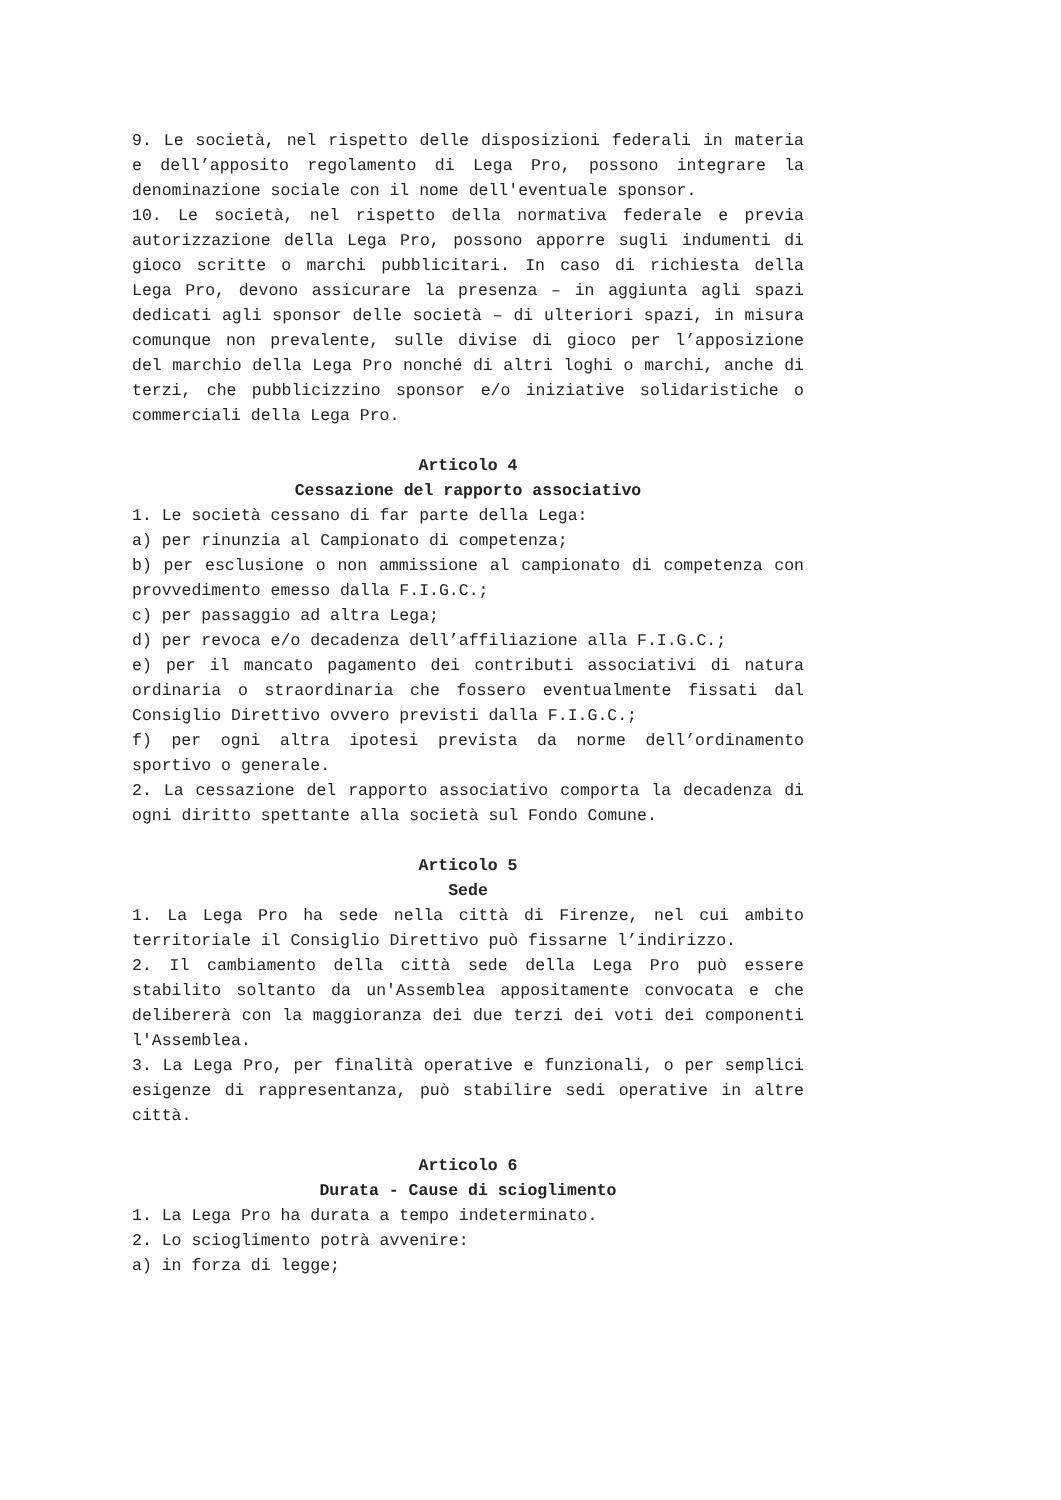9. Le società, nel rispetto delle disposizioni federali in materia e dell’apposito regolamento di Lega Pro, possono integrare la denominazione sociale con il nome dell'eventuale sponsor.
10. Le società, nel rispetto della normativa federale e previa autorizzazione della Lega Pro, possono apporre sugli indumenti di gioco scritte o marchi pubblicitari. In caso di richiesta della Lega Pro, devono assicurare la presenza – in aggiunta agli spazi dedicati agli sponsor delle società – di ulteriori spazi, in misura comunque non prevalente, sulle divise di gioco per l’apposizione del marchio della Lega Pro nonché di altri loghi o marchi, anche di terzi, che pubblicizzino sponsor e/o iniziative solidaristiche o commerciali della Lega Pro.
Articolo 4
Cessazione del rapporto associativo
1. Le società cessano di far parte della Lega:
a) per rinunzia al Campionato di competenza;
b) per esclusione o non ammissione al campionato di competenza con provvedimento emesso dalla F.I.G.C.;
c) per passaggio ad altra Lega;
d) per revoca e/o decadenza dell’affiliazione alla F.I.G.C.;
e) per il mancato pagamento dei contributi associativi di natura ordinaria o straordinaria che fossero eventualmente fissati dal Consiglio Direttivo ovvero previsti dalla F.I.G.C.;
f) per ogni altra ipotesi prevista da norme dell’ordinamento sportivo o generale.
2. La cessazione del rapporto associativo comporta la decadenza di ogni diritto spettante alla società sul Fondo Comune.
Articolo 5
Sede
1. La Lega Pro ha sede nella città di Firenze, nel cui ambito territoriale il Consiglio Direttivo può fissarne l’indirizzo.
2. Il cambiamento della città sede della Lega Pro può essere stabilito soltanto da un'Assemblea appositamente convocata e che delibererà con la maggioranza dei due terzi dei voti dei componenti l'Assemblea.
3. La Lega Pro, per finalità operative e funzionali, o per semplici esigenze di rappresentanza, può stabilire sedi operative in altre città.
Articolo 6
Durata - Cause di scioglimento
1. La Lega Pro ha durata a tempo indeterminato.
2. Lo scioglimento potrà avvenire:
a) in forza di legge;